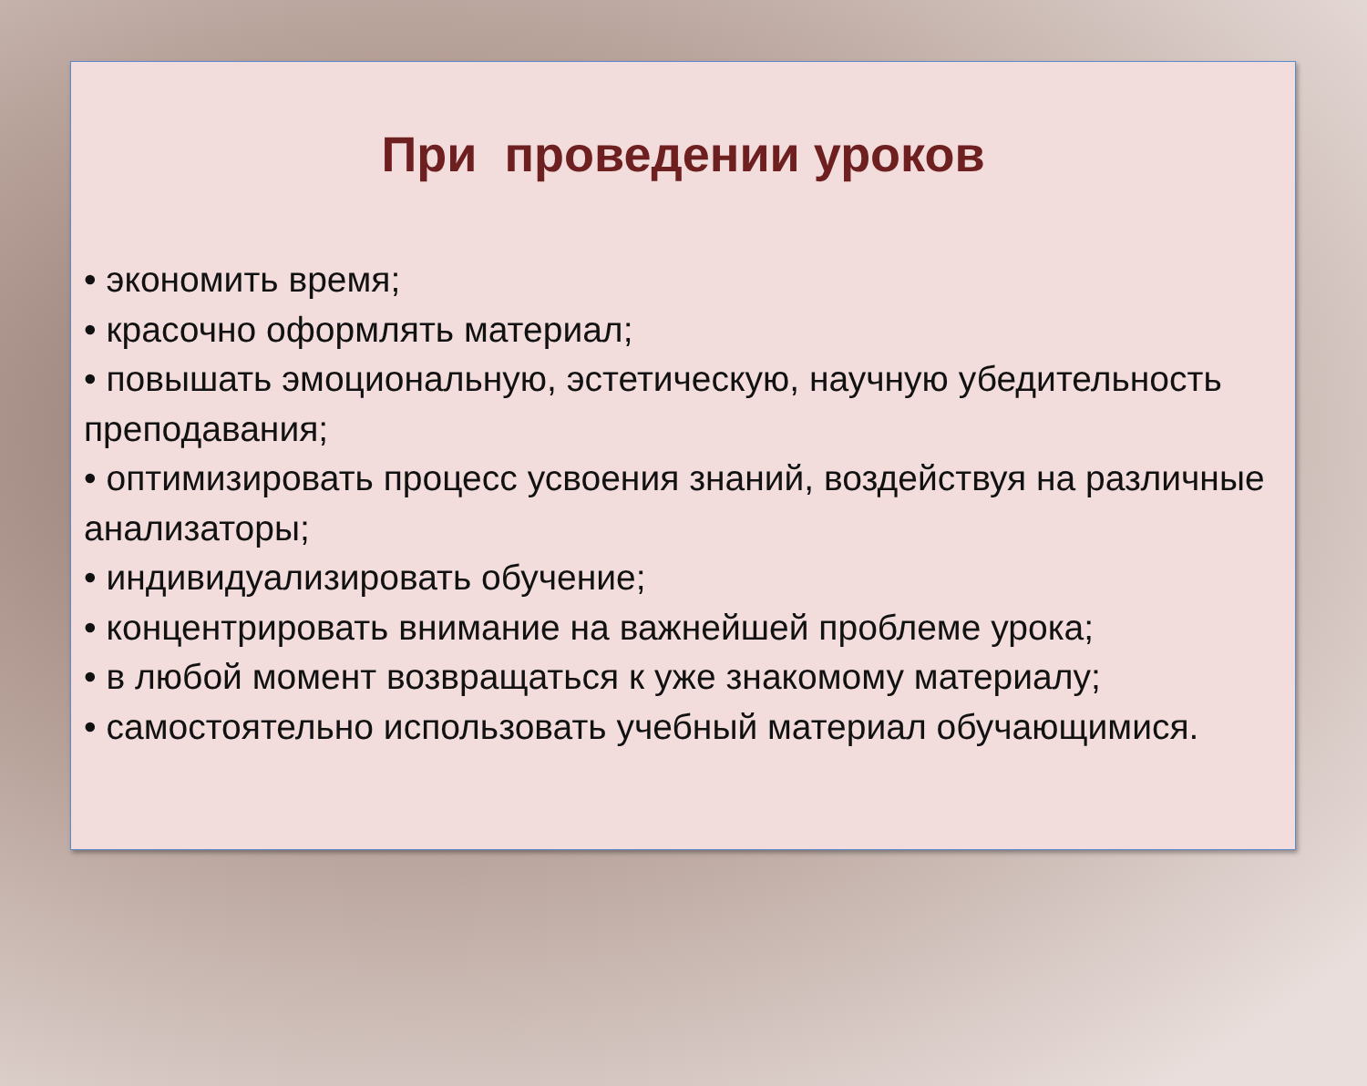При проведении уроков
• экономить время;
• красочно оформлять материал;
• повышать эмоциональную, эстетическую, научную убедительность преподавания;
• оптимизировать процесс усвоения знаний, воздействуя на различные анализаторы;
• индивидуализировать обучение;
• концентрировать внимание на важнейшей проблеме урока;
• в любой момент возвращаться к уже знакомому материалу;
• самостоятельно использовать учебный материал обучающимися.